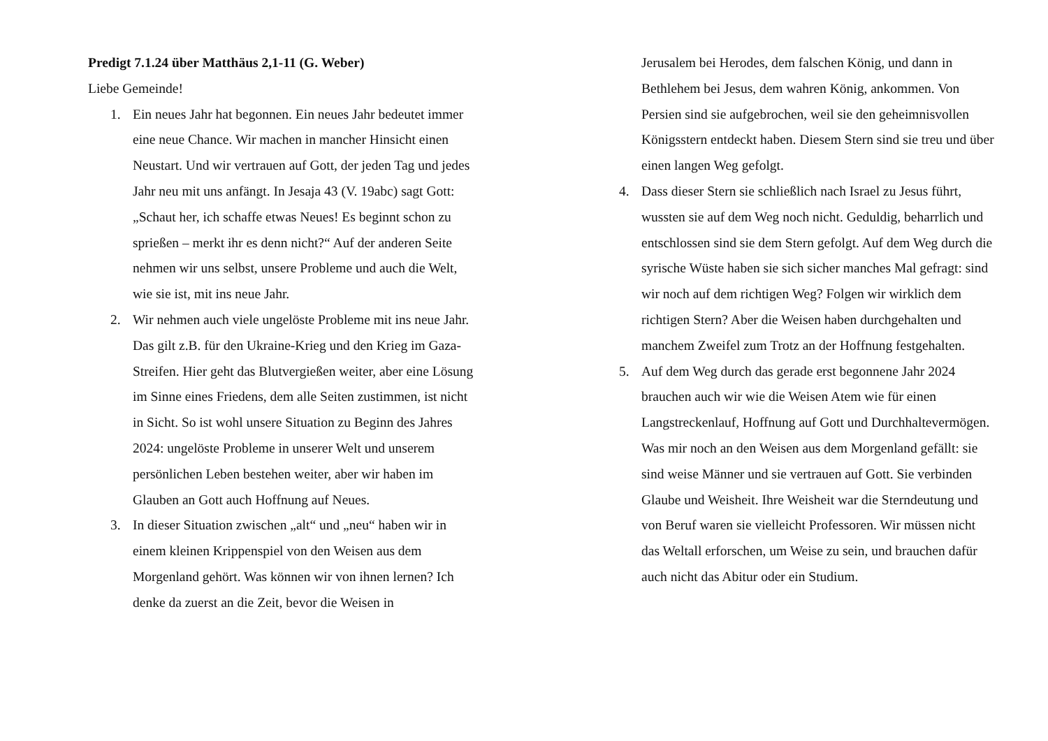Predigt 7.1.24 über Matthäus 2,1-11 (G. Weber)
Liebe Gemeinde!
1. Ein neues Jahr hat begonnen. Ein neues Jahr bedeutet immer eine neue Chance. Wir machen in mancher Hinsicht einen Neustart. Und wir vertrauen auf Gott, der jeden Tag und jedes Jahr neu mit uns anfängt. In Jesaja 43 (V. 19abc) sagt Gott: „Schaut her, ich schaffe etwas Neues! Es beginnt schon zu sprießen – merkt ihr es denn nicht?“ Auf der anderen Seite nehmen wir uns selbst, unsere Probleme und auch die Welt, wie sie ist, mit ins neue Jahr.
2. Wir nehmen auch viele ungelöste Probleme mit ins neue Jahr. Das gilt z.B. für den Ukraine-Krieg und den Krieg im Gaza-Streifen. Hier geht das Blutvergießen weiter, aber eine Lösung im Sinne eines Friedens, dem alle Seiten zustimmen, ist nicht in Sicht. So ist wohl unsere Situation zu Beginn des Jahres 2024: ungelöste Probleme in unserer Welt und unserem persönlichen Leben bestehen weiter, aber wir haben im Glauben an Gott auch Hoffnung auf Neues.
3. In dieser Situation zwischen „alt“ und „neu“ haben wir in einem kleinen Krippenspiel von den Weisen aus dem Morgenland gehört. Was können wir von ihnen lernen? Ich denke da zuerst an die Zeit, bevor die Weisen in
Jerusalem bei Herodes, dem falschen König, und dann in Bethlehem bei Jesus, dem wahren König, ankommen. Von Persien sind sie aufgebrochen, weil sie den geheimnisvollen Königsstern entdeckt haben. Diesem Stern sind sie treu und über einen langen Weg gefolgt.
4. Dass dieser Stern sie schließlich nach Israel zu Jesus führt, wussten sie auf dem Weg noch nicht. Geduldig, beharrlich und entschlossen sind sie dem Stern gefolgt. Auf dem Weg durch die syrische Wüste haben sie sich sicher manches Mal gefragt: sind wir noch auf dem richtigen Weg? Folgen wir wirklich dem richtigen Stern? Aber die Weisen haben durchgehalten und manchem Zweifel zum Trotz an der Hoffnung festgehalten.
5. Auf dem Weg durch das gerade erst begonnene Jahr 2024 brauchen auch wir wie die Weisen Atem wie für einen Langstreckenlauf, Hoffnung auf Gott und Durchhaltevermögen. Was mir noch an den Weisen aus dem Morgenland gefällt: sie sind weise Männer und sie vertrauen auf Gott. Sie verbinden Glaube und Weisheit. Ihre Weisheit war die Sterndeutung und von Beruf waren sie vielleicht Professoren. Wir müssen nicht das Weltall erforschen, um Weise zu sein, und brauchen dafür auch nicht das Abitur oder ein Studium.